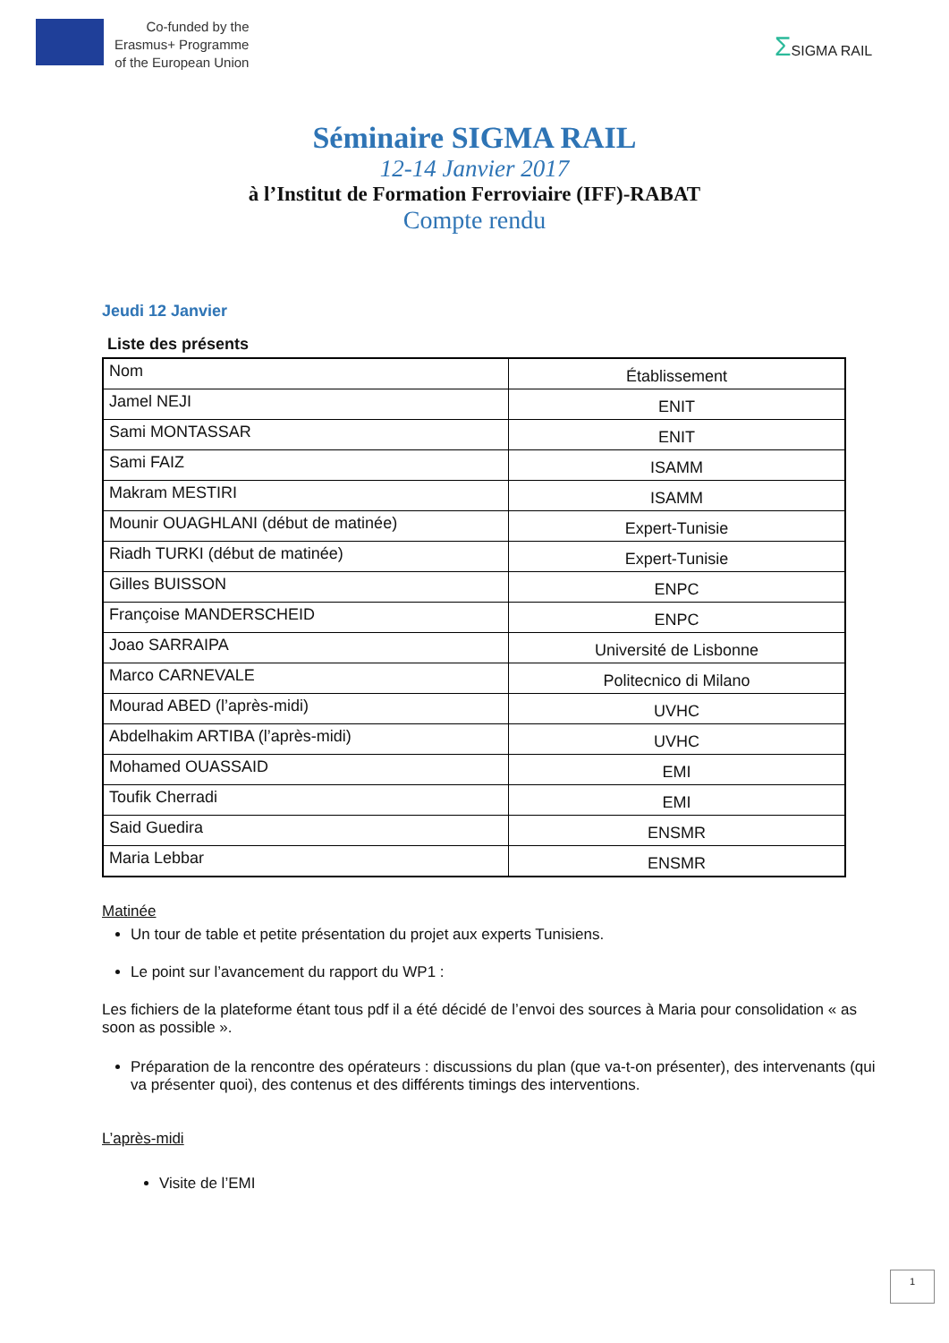Co-funded by the
Erasmus+ Programme
of the European Union
ΣSIGMA RAIL
Séminaire SIGMA RAIL
12-14 Janvier 2017
à l’Institut de Formation Ferroviaire (IFF)-RABAT
Compte rendu
Jeudi 12 Janvier
Liste des présents
| Nom | Établissement |
| Jamel NEJI | ENIT |
| Sami MONTASSAR | ENIT |
| Sami FAIZ | ISAMM |
| Makram MESTIRI | ISAMM |
| Mounir OUAGHLANI (début de matinée) | Expert-Tunisie |
| Riadh TURKI (début de matinée) | Expert-Tunisie |
| Gilles BUISSON | ENPC |
| Françoise MANDERSCHEID | ENPC |
| Joao SARRAIPA | Université de Lisbonne |
| Marco CARNEVALE | Politecnico di Milano |
| Mourad ABED (l’après-midi) | UVHC |
| Abdelhakim ARTIBA (l’après-midi) | UVHC |
| Mohamed OUASSAID | EMI |
| Toufik Cherradi | EMI |
| Said Guedira | ENSMR |
| Maria Lebbar | ENSMR |
Matinée
Un tour de table et petite présentation du projet aux experts Tunisiens.
Le point sur l’avancement du rapport du WP1 :
Les fichiers de la plateforme étant tous pdf il a été décidé de l’envoi des sources à Maria pour consolidation « as soon as possible ».
Préparation de la rencontre des opérateurs : discussions du plan (que va-t-on présenter), des intervenants (qui va présenter quoi), des contenus et des différents timings des interventions.
L’après-midi
Visite de l’EMI
1